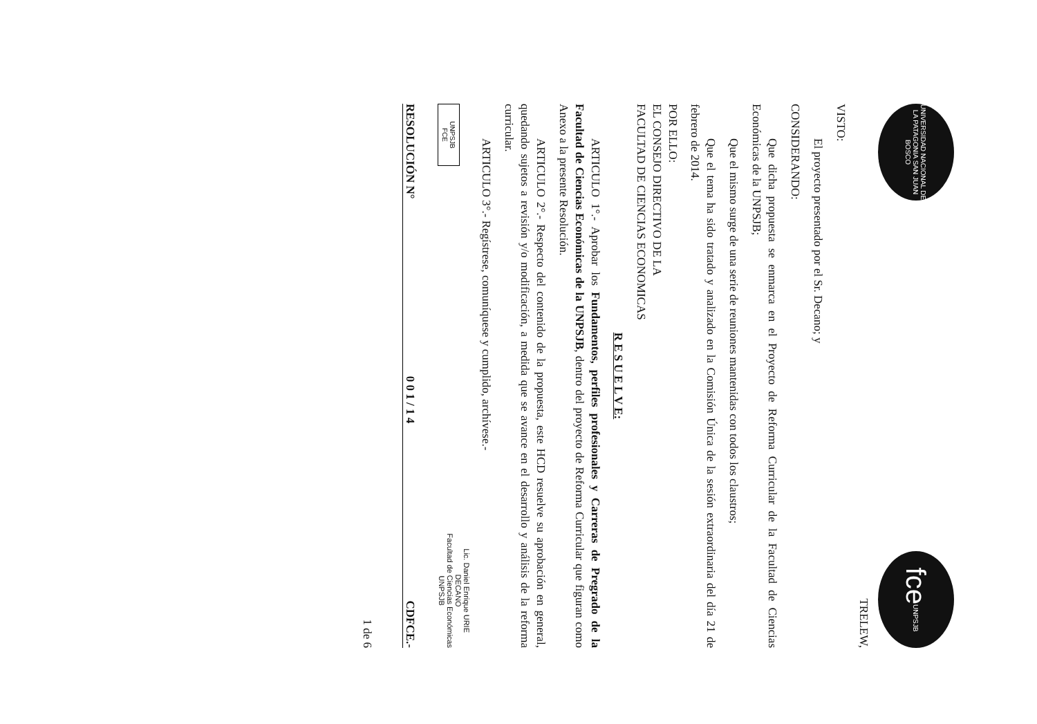UNIVERSIDAD NACIONAL DE LA PATAGONIA SAN JUAN BOSCO
fce UNPSJB
TRELEW,
VISTO:
El proyecto presentado por el Sr. Decano; y
CONSIDERANDO:
Que dicha propuesta se enmarca en el Proyecto de Reforma Curricular de la Facultad de Ciencias Económicas de la UNPSJB;
Que el mismo surge de una serie de reuniones mantenidas con todos los claustros;
Que el tema ha sido tratado y analizado en la Comisión Única de la sesión extraordinaria del día 21 de febrero de 2014.
POR ELLO:
EL CONSEJO DIRECTIVO DE LA
FACULTAD DE CIENCIAS ECONOMICAS
R E S U E L V E:
ARTICULO 1°.- Aprobar los Fundamentos, perfiles profesionales y Carreras de Pregrado de la Facultad de Ciencias Económicas de la UNPSJB, dentro del proyecto de Reforma Curricular que figuran como Anexo a la presente Resolución.
ARTICULO 2°.- Respecto del contenido de la propuesta, este HCD resuelve su aprobación en general, quedando sujetos a revisión y/o modificación, a medida que se avance en el desarrollo y análisis de la reforma curricular.
ARTICULO 3°.- Regístrese, comuníquese y cumplido, archívese.-
UNPSJB
FCE
Lic. Daniel Enrique URIE
DECANO
Facultad de Ciencias Económicas
UNPSJB
RESOLUCIÓN N° 0 0 1 / 1 4 CDFCE.-
1 de 6